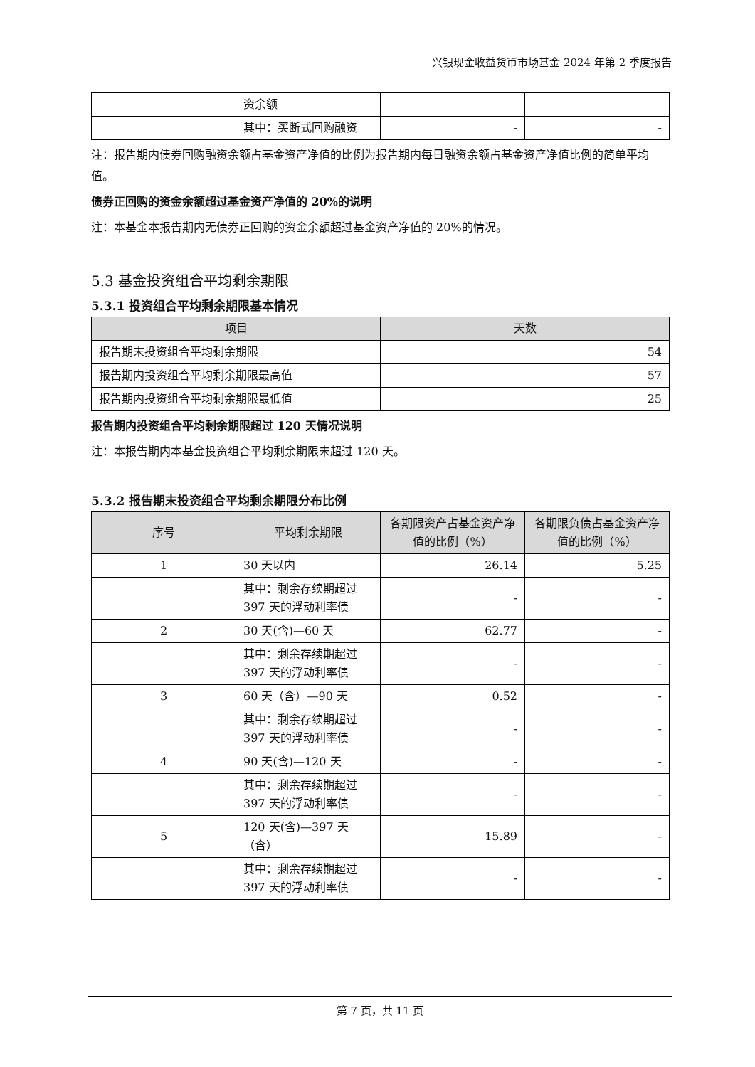兴银现金收益货币市场基金 2024 年第 2 季度报告
| | 资余额 | | |
| | 其中：买断式回购融资 | - | - |
注：报告期内债券回购融资余额占基金资产净值的比例为报告期内每日融资余额占基金资产净值比例的简单平均值。
债券正回购的资金余额超过基金资产净值的 20%的说明
注：本基金本报告期内无债券正回购的资金余额超过基金资产净值的 20%的情况。
5.3 基金投资组合平均剩余期限
5.3.1 投资组合平均剩余期限基本情况
| 项目 | 天数 |
| --- | --- |
| 报告期末投资组合平均剩余期限 | 54 |
| 报告期内投资组合平均剩余期限最高值 | 57 |
| 报告期内投资组合平均剩余期限最低值 | 25 |
报告期内投资组合平均剩余期限超过 120 天情况说明
注：本报告期内本基金投资组合平均剩余期限未超过 120 天。
5.3.2 报告期末投资组合平均剩余期限分布比例
| 序号 | 平均剩余期限 | 各期限资产占基金资产净值的比例（%） | 各期限负债占基金资产净值的比例（%） |
| --- | --- | --- | --- |
| 1 | 30 天以内 | 26.14 | 5.25 |
| | 其中：剩余存续期超过 397 天的浮动利率债 | - | - |
| 2 | 30 天(含)—60 天 | 62.77 | - |
| | 其中：剩余存续期超过 397 天的浮动利率债 | - | - |
| 3 | 60 天（含）—90 天 | 0.52 | - |
| | 其中：剩余存续期超过 397 天的浮动利率债 | - | - |
| 4 | 90 天(含)—120 天 | - | - |
| | 其中：剩余存续期超过 397 天的浮动利率债 | - | - |
| 5 | 120 天(含)—397 天（含） | 15.89 | - |
| | 其中：剩余存续期超过 397 天的浮动利率债 | - | - |
第 7 页，共 11 页